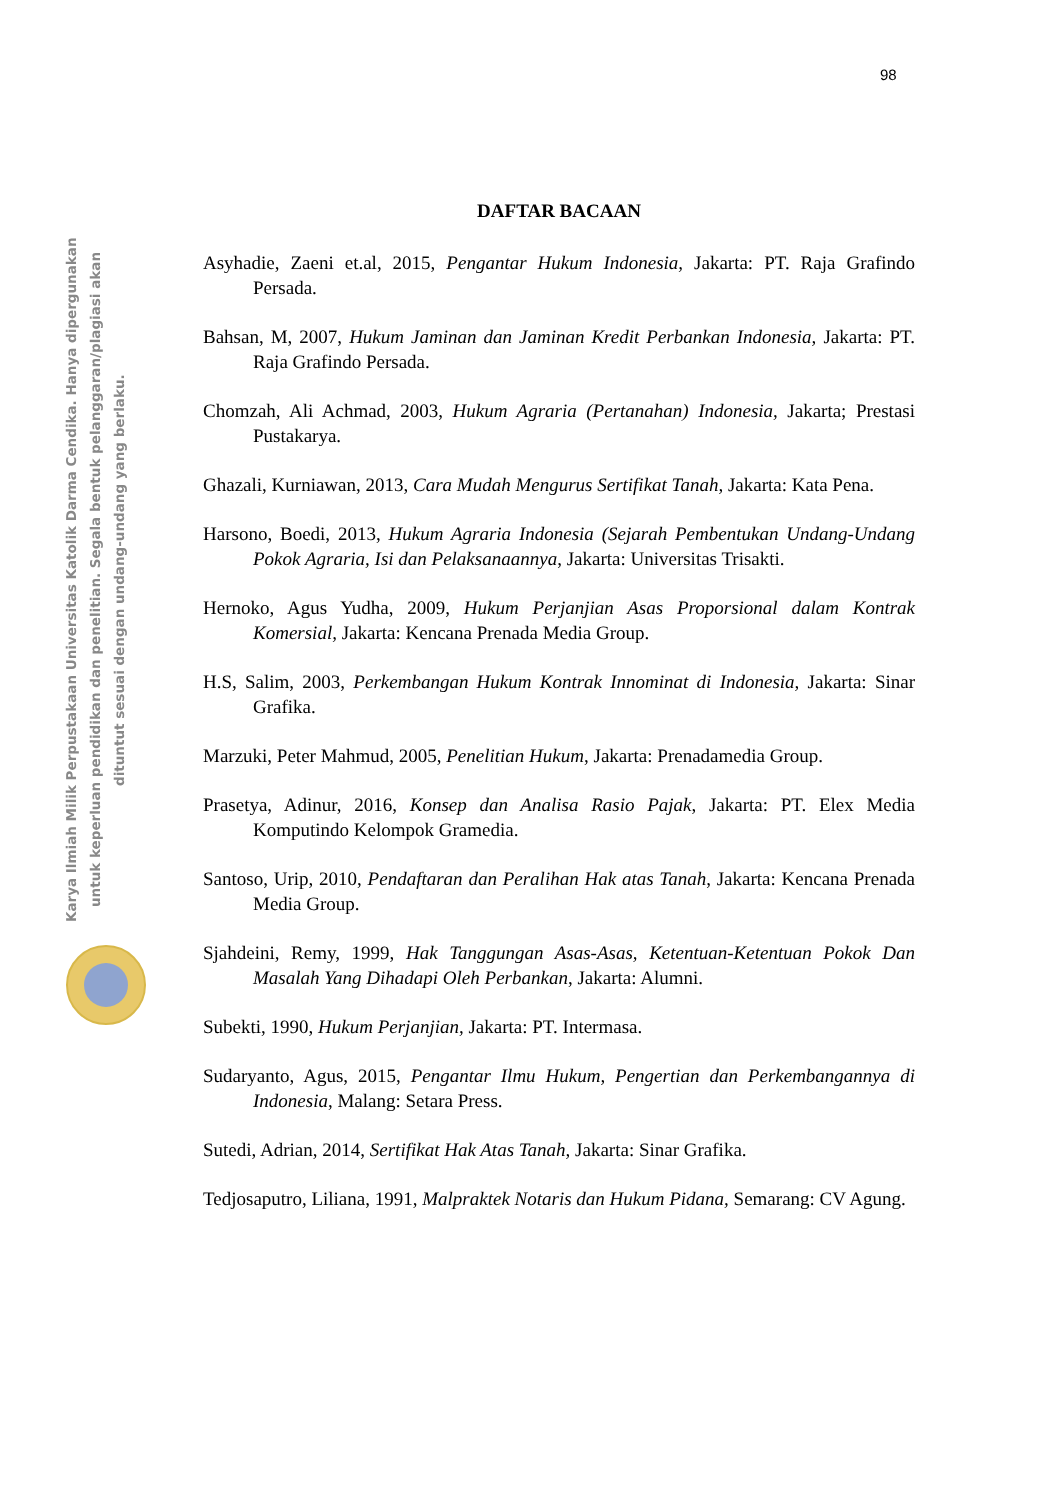98
Karya Ilmiah Milik Perpustakaan Universitas Katolik Darma Cendika. Hanya dipergunakan
untuk keperluan pendidikan dan penelitian. Segala bentuk pelanggaran/plagiasi akan
dituntut sesuai dengan undang-undang yang berlaku.
DAFTAR BACAAN
Asyhadie, Zaeni et.al, 2015, Pengantar Hukum Indonesia, Jakarta: PT. Raja Grafindo Persada.
Bahsan, M, 2007, Hukum Jaminan dan Jaminan Kredit Perbankan Indonesia, Jakarta: PT. Raja Grafindo Persada.
Chomzah, Ali Achmad, 2003, Hukum Agraria (Pertanahan) Indonesia, Jakarta; Prestasi Pustakarya.
Ghazali, Kurniawan, 2013, Cara Mudah Mengurus Sertifikat Tanah, Jakarta: Kata Pena.
Harsono, Boedi, 2013, Hukum Agraria Indonesia (Sejarah Pembentukan Undang-Undang Pokok Agraria, Isi dan Pelaksanaannya, Jakarta: Universitas Trisakti.
Hernoko, Agus Yudha, 2009, Hukum Perjanjian Asas Proporsional dalam Kontrak Komersial, Jakarta: Kencana Prenada Media Group.
H.S, Salim, 2003, Perkembangan Hukum Kontrak Innominat di Indonesia, Jakarta: Sinar Grafika.
Marzuki, Peter Mahmud, 2005, Penelitian Hukum, Jakarta: Prenadamedia Group.
Prasetya, Adinur, 2016, Konsep dan Analisa Rasio Pajak, Jakarta: PT. Elex Media Komputindo Kelompok Gramedia.
Santoso, Urip, 2010, Pendaftaran dan Peralihan Hak atas Tanah, Jakarta: Kencana Prenada Media Group.
Sjahdeini, Remy, 1999, Hak Tanggungan Asas-Asas, Ketentuan-Ketentuan Pokok Dan Masalah Yang Dihadapi Oleh Perbankan, Jakarta: Alumni.
Subekti, 1990, Hukum Perjanjian, Jakarta: PT. Intermasa.
Sudaryanto, Agus, 2015, Pengantar Ilmu Hukum, Pengertian dan Perkembangannya di Indonesia, Malang: Setara Press.
Sutedi, Adrian, 2014, Sertifikat Hak Atas Tanah, Jakarta: Sinar Grafika.
Tedjosaputro, Liliana, 1991, Malpraktek Notaris dan Hukum Pidana, Semarang: CV Agung.